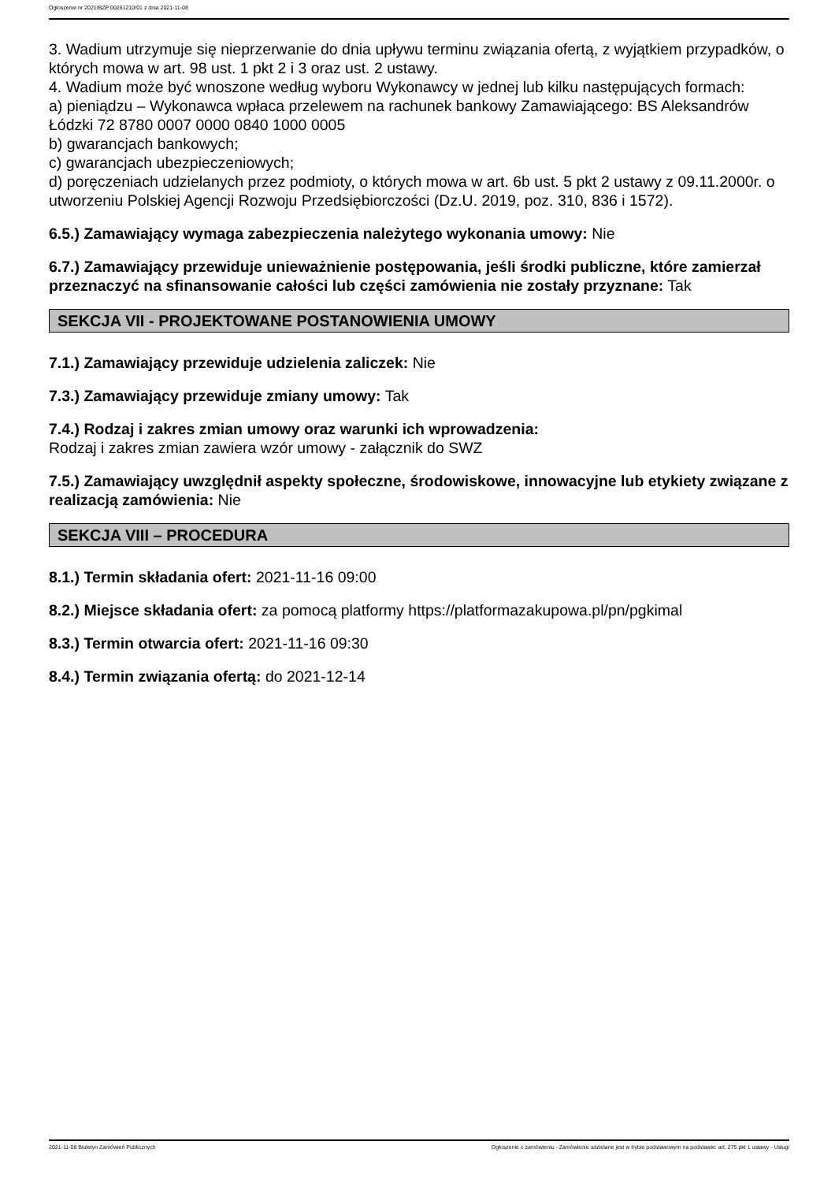Ogłoszenie nr 2021/BZP 00261210/01 z dnia 2021-11-08
3. Wadium utrzymuje się nieprzerwanie do dnia upływu terminu związania ofertą, z wyjątkiem przypadków, o których mowa w art. 98 ust. 1 pkt 2 i 3 oraz ust. 2 ustawy.
4. Wadium może być wnoszone według wyboru Wykonawcy w jednej lub kilku następujących formach:
a) pieniądzu – Wykonawca wpłaca przelewem na rachunek bankowy Zamawiającego: BS Aleksandrów Łódzki 72 8780 0007 0000 0840 1000 0005
b) gwarancjach bankowych;
c) gwarancjach ubezpieczeniowych;
d) poręczeniach udzielanych przez podmioty, o których mowa w art. 6b ust. 5 pkt 2 ustawy z 09.11.2000r. o utworzeniu Polskiej Agencji Rozwoju Przedsiębiorczości (Dz.U. 2019, poz. 310, 836 i 1572).
6.5.) Zamawiający wymaga zabezpieczenia należytego wykonania umowy: Nie
6.7.) Zamawiający przewiduje unieważnienie postępowania, jeśli środki publiczne, które zamierzał przeznaczyć na sfinansowanie całości lub części zamówienia nie zostały przyznane: Tak
SEKCJA VII - PROJEKTOWANE POSTANOWIENIA UMOWY
7.1.) Zamawiający przewiduje udzielenia zaliczek: Nie
7.3.) Zamawiający przewiduje zmiany umowy: Tak
7.4.) Rodzaj i zakres zmian umowy oraz warunki ich wprowadzenia:
Rodzaj i zakres zmian zawiera wzór umowy - załącznik do SWZ
7.5.) Zamawiający uwzględnił aspekty społeczne, środowiskowe, innowacyjne lub etykiety związane z realizacją zamówienia: Nie
SEKCJA VIII – PROCEDURA
8.1.) Termin składania ofert: 2021-11-16 09:00
8.2.) Miejsce składania ofert: za pomocą platformy https://platformazakupowa.pl/pn/pgkimal
8.3.) Termin otwarcia ofert: 2021-11-16 09:30
8.4.) Termin związania ofertą: do 2021-12-14
2021-11-08 Biuletyn Zamówień Publicznych Ogłoszenie o zamówieniu - Zamówienie udzielane jest w trybie podstawowym na podstawie: art. 275 pkt 1 ustawy - Usługi